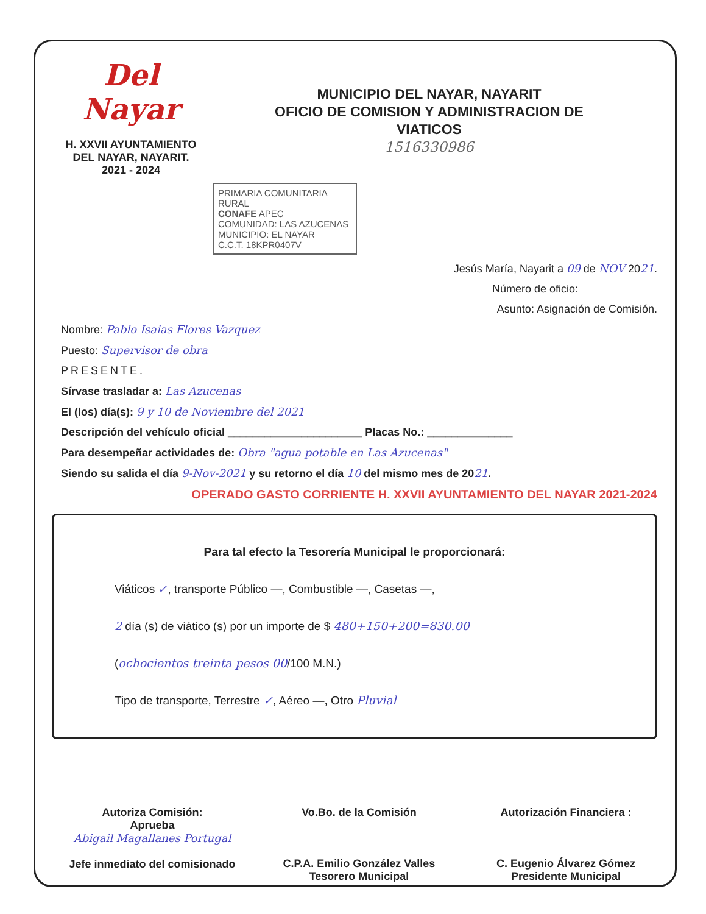Del Nayar
H. XXVII AYUNTAMIENTO
DEL NAYAR, NAYARIT.
2021 - 2024
MUNICIPIO DEL NAYAR, NAYARIT
OFICIO DE COMISION Y ADMINISTRACION DE
VIATICOS
1516330986
PRIMARIA COMUNITARIA RURAL
CONAFE APEC
COMUNIDAD: LAS AZUCENAS
MUNICIPIO: EL NAYAR
C.C.T. 18KPR0407V
Jesús María, Nayarit a 09 de NOV 2021.
Número de oficio:
Asunto: Asignación de Comisión.
Nombre: Pablo Isaias Flores Vazquez
Puesto: Supervisor de obra
PRESENTE.
Sírvase trasladar a: Las Azucenas
El (los) día(s): 9 y 10 de Noviembre del 2021
Descripción del vehículo oficial ______________________ Placas No.: ______________
Para desempeñar actividades de: Obra "agua potable en Las Azucenas"
Siendo su salida el día 9-Nov-2021 y su retorno el día 10 del mismo mes de 2021.
OPERADO GASTO CORRIENTE H. XXVII AYUNTAMIENTO DEL NAYAR 2021-2024
Para tal efecto la Tesorería Municipal le proporcionará:
Viáticos ✓, transporte Público —, Combustible —, Casetas —,
2 día (s) de viático (s) por un importe de $ 480+150+200=830.00
(ochocientos treinta pesos 00/100 M.N.)
Tipo de transporte, Terrestre ✓, Aéreo —, Otro Pluvial
Autoriza Comisión:
Aprueba
Abigail Magallanes Portugal
Jefe inmediato del comisionado
Vo.Bo. de la Comisión
C.P.A. Emilio González Valles
Tesorero Municipal
Autorización Financiera :
C. Eugenio Álvarez Gómez
Presidente Municipal